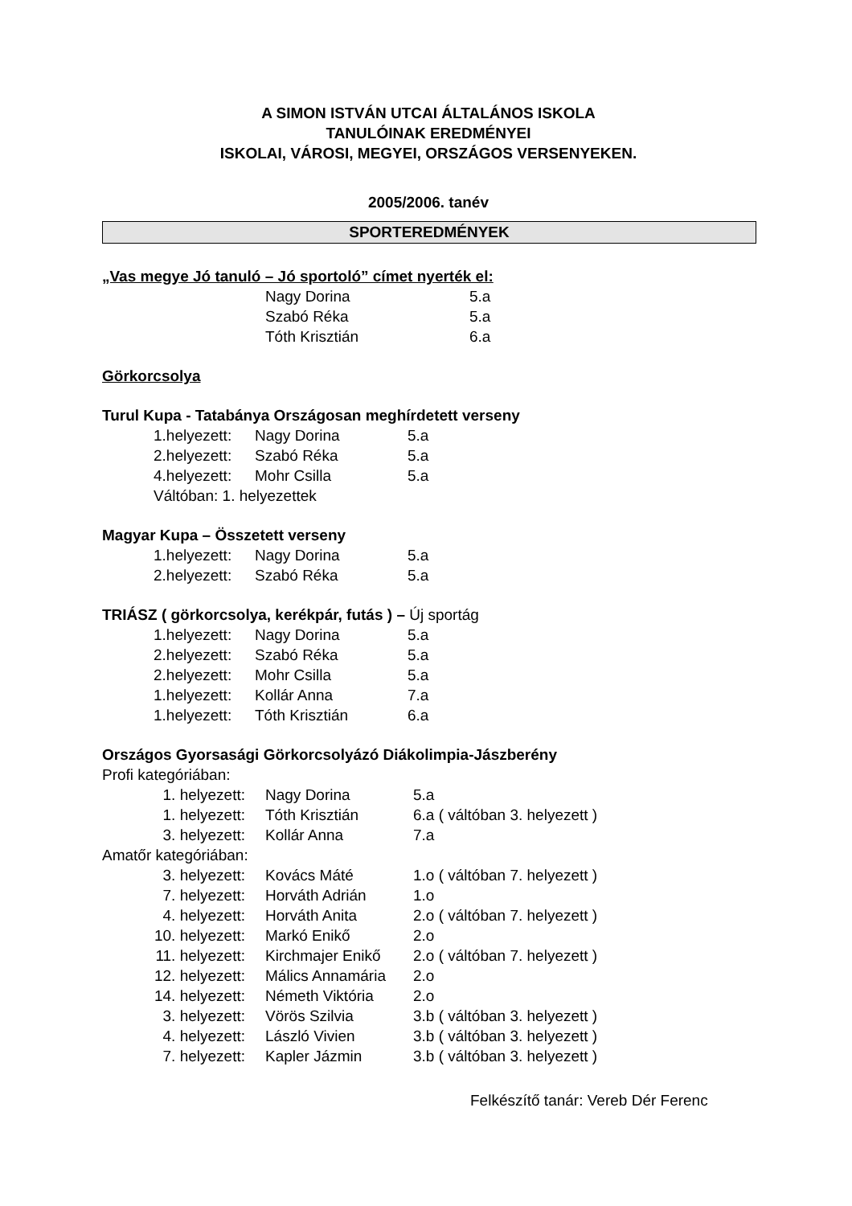A SIMON ISTVÁN UTCAI ÁLTALÁNOS ISKOLA
TANULÓINAK EREDMÉNYEI
ISKOLAI, VÁROSI, MEGYEI, ORSZÁGOS VERSENYEKEN.
2005/2006. tanév
SPORTEREDMÉNYEK
„Vas megye Jó tanuló – Jó sportoló” címet nyerték el:
| Nagy Dorina | 5.a |
| Szabó Réka | 5.a |
| Tóth Krisztián | 6.a |
Görkorcsolya
Turul Kupa - Tatabánya Országosan meghírdetett verseny
| 1.helyezett: | Nagy Dorina | 5.a |
| 2.helyezett: | Szabó Réka | 5.a |
| 4.helyezett: | Mohr Csilla | 5.a |
| Váltóban: 1. helyezettek | | |
Magyar Kupa – Összetett verseny
| 1.helyezett: | Nagy Dorina | 5.a |
| 2.helyezett: | Szabó Réka | 5.a |
TRIÁSZ ( görkorcsolya, kerékpár, futás ) – Új sportág
| 1.helyezett: | Nagy Dorina | 5.a |
| 2.helyezett: | Szabó Réka | 5.a |
| 2.helyezett: | Mohr Csilla | 5.a |
| 1.helyezett: | Kollár Anna | 7.a |
| 1.helyezett: | Tóth Krisztián | 6.a |
Országos Gyorsasági Görkorcsolyázó Diákolimpia-Jászberény
Profi kategóriában:
| 1. helyezett: | Nagy Dorina | 5.a |
| 1. helyezett: | Tóth Krisztián | 6.a ( váltóban 3. helyezett ) |
| 3. helyezett: | Kollár Anna | 7.a |
Amatőr kategóriában:
| 3. helyezett: | Kovács Máté | 1.o ( váltóban 7. helyezett ) |
| 7. helyezett: | Horváth Adrián | 1.o |
| 4. helyezett: | Horváth Anita | 2.o ( váltóban 7. helyezett ) |
| 10. helyezett: | Markó Enikő | 2.o |
| 11. helyezett: | Kirchmajer Enikő | 2.o ( váltóban 7. helyezett ) |
| 12. helyezett: | Málics Annamária | 2.o |
| 14. helyezett: | Németh Viktória | 2.o |
| 3. helyezett: | Vörös Szilvia | 3.b ( váltóban 3. helyezett ) |
| 4. helyezett: | László Vivien | 3.b ( váltóban 3. helyezett ) |
| 7. helyezett: | Kapler Jázmin | 3.b ( váltóban 3. helyezett ) |
Felkészítő tanár: Vereb Dér Ferenc